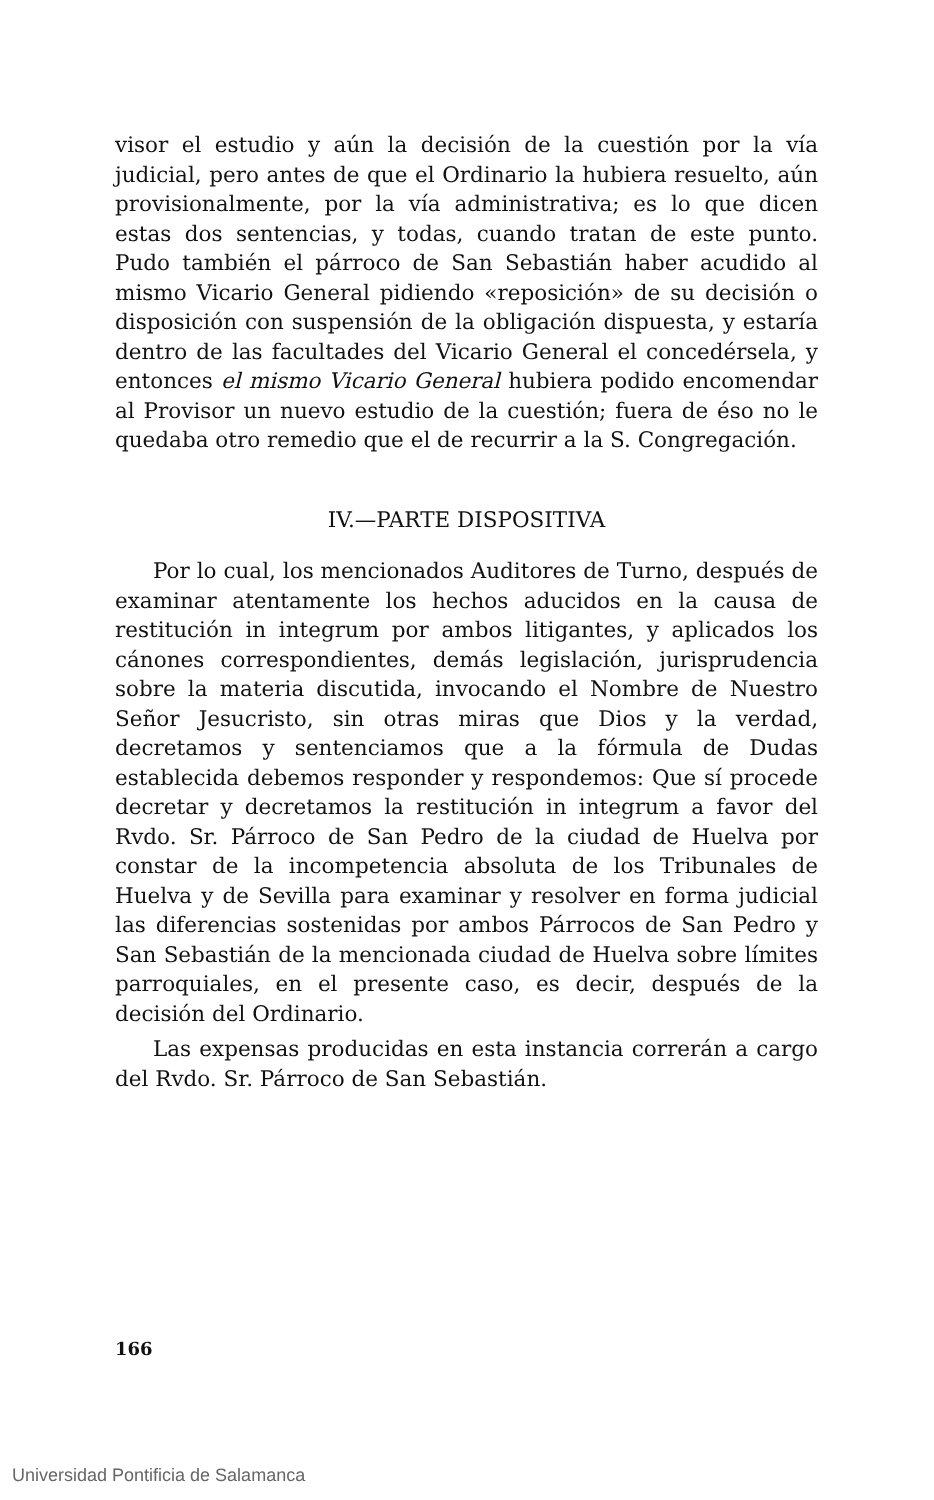visor el estudio y aún la decisión de la cuestión por la vía judicial, pero antes de que el Ordinario la hubiera resuelto, aún provisionalmente, por la vía administrativa; es lo que dicen estas dos sentencias, y todas, cuando tratan de este punto. Pudo también el párroco de San Sebastián haber acudido al mismo Vicario General pidiendo «reposición» de su decisión o disposición con suspensión de la obligación dispuesta, y estaría dentro de las facultades del Vicario General el concedérsela, y entonces el mismo Vicario General hubiera podido encomendar al Provisor un nuevo estudio de la cuestión; fuera de éso no le quedaba otro remedio que el de recurrir a la S. Congregación.
IV.—PARTE DISPOSITIVA
Por lo cual, los mencionados Auditores de Turno, después de examinar atentamente los hechos aducidos en la causa de restitución in integrum por ambos litigantes, y aplicados los cánones correspondientes, demás legislación, jurisprudencia sobre la materia discutida, invocando el Nombre de Nuestro Señor Jesucristo, sin otras miras que Dios y la verdad, decretamos y sentenciamos que a la fórmula de Dudas establecida debemos responder y respondemos: Que sí procede decretar y decretamos la restitución in integrum a favor del Rvdo. Sr. Párroco de San Pedro de la ciudad de Huelva por constar de la incompetencia absoluta de los Tribunales de Huelva y de Sevilla para examinar y resolver en forma judicial las diferencias sostenidas por ambos Párrocos de San Pedro y San Sebastián de la mencionada ciudad de Huelva sobre límites parroquiales, en el presente caso, es decir, después de la decisión del Ordinario.
Las expensas producidas en esta instancia correrán a cargo del Rvdo. Sr. Párroco de San Sebastián.
166
Universidad Pontificia de Salamanca